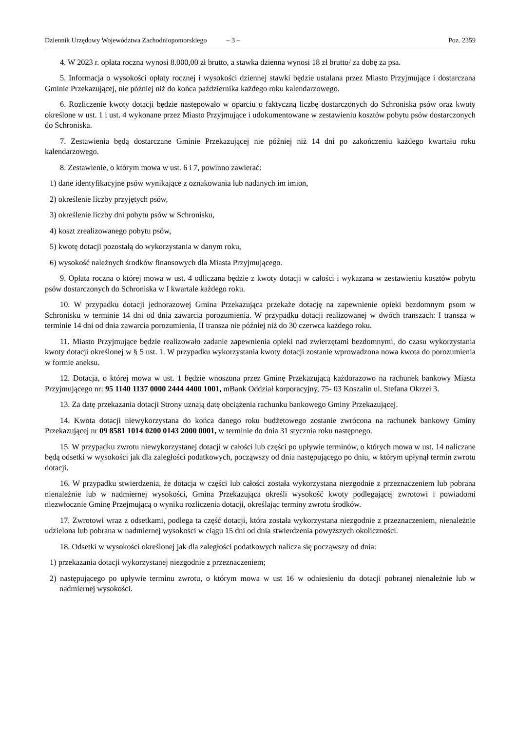Dziennik Urzędowy Województwa Zachodniopomorskiego – 3 –
Poz. 2359
4. W 2023 r. opłata roczna wynosi 8.000,00 zł brutto, a stawka dzienna wynosi 18 zł brutto/ za dobę za psa.
5. Informacja o wysokości opłaty rocznej i wysokości dziennej stawki będzie ustalana przez Miasto Przyjmujące i dostarczana Gminie Przekazującej, nie później niż do końca października każdego roku kalendarzowego.
6. Rozliczenie kwoty dotacji będzie następowało w oparciu o faktyczną liczbę dostarczonych do Schroniska psów oraz kwoty określone w ust. 1 i ust. 4 wykonane przez Miasto Przyjmujące i udokumentowane w zestawieniu kosztów pobytu psów dostarczonych do Schroniska.
7. Zestawienia będą dostarczane Gminie Przekazującej nie później niż 14 dni po zakończeniu każdego kwartału roku kalendarzowego.
8. Zestawienie, o którym mowa w ust. 6 i 7, powinno zawierać:
1) dane identyfikacyjne psów wynikające z oznakowania lub nadanych im imion,
2) określenie liczby przyjętych psów,
3) określenie liczby dni pobytu psów w Schronisku,
4) koszt zrealizowanego pobytu psów,
5) kwotę dotacji pozostałą do wykorzystania w danym roku,
6) wysokość należnych środków finansowych dla Miasta Przyjmującego.
9. Opłata roczna o której mowa w ust. 4 odliczana będzie z kwoty dotacji w całości i wykazana w zestawieniu kosztów pobytu psów dostarczonych do Schroniska w I kwartale każdego roku.
10. W przypadku dotacji jednorazowej Gmina Przekazująca przekaże dotację na zapewnienie opieki bezdomnym psom w Schronisku w terminie 14 dni od dnia zawarcia porozumienia. W przypadku dotacji realizowanej w dwóch transzach: I transza w terminie 14 dni od dnia zawarcia porozumienia, II transza nie później niż do 30 czerwca każdego roku.
11. Miasto Przyjmujące będzie realizowało zadanie zapewnienia opieki nad zwierzętami bezdomnymi, do czasu wykorzystania kwoty dotacji określonej w § 5 ust. 1. W przypadku wykorzystania kwoty dotacji zostanie wprowadzona nowa kwota do porozumienia w formie aneksu.
12. Dotacja, o której mowa w ust. 1 będzie wnoszona przez Gminę Przekazującą każdorazowo na rachunek bankowy Miasta Przyjmującego nr: 95 1140 1137 0000 2444 4400 1001, mBank Oddział korporacyjny, 75- 03 Koszalin ul. Stefana Okrzei 3.
13. Za datę przekazania dotacji Strony uznają datę obciążenia rachunku bankowego Gminy Przekazującej.
14. Kwota dotacji niewykorzystana do końca danego roku budżetowego zostanie zwrócona na rachunek bankowy Gminy Przekazującej nr 09 8581 1014 0200 0143 2000 0001, w terminie do dnia 31 stycznia roku następnego.
15. W przypadku zwrotu niewykorzystanej dotacji w całości lub części po upływie terminów, o których mowa w ust. 14 naliczane będą odsetki w wysokości jak dla zaległości podatkowych, począwszy od dnia następującego po dniu, w którym upłynął termin zwrotu dotacji.
16. W przypadku stwierdzenia, że dotacja w części lub całości została wykorzystana niezgodnie z przeznaczeniem lub pobrana nienależnie lub w nadmiernej wysokości, Gmina Przekazująca określi wysokość kwoty podlegającej zwrotowi i powiadomi niezwłocznie Gminę Przejmującą o wyniku rozliczenia dotacji, określając terminy zwrotu środków.
17. Zwrotowi wraz z odsetkami, podlega ta część dotacji, która została wykorzystana niezgodnie z przeznaczeniem, nienależnie udzielona lub pobrana w nadmiernej wysokości w ciągu 15 dni od dnia stwierdzenia powyższych okoliczności.
18. Odsetki w wysokości określonej jak dla zaległości podatkowych nalicza się począwszy od dnia:
1) przekazania dotacji wykorzystanej niezgodnie z przeznaczeniem;
2) następującego po upływie terminu zwrotu, o którym mowa w ust 16 w odniesieniu do dotacji pobranej nienależnie lub w nadmiernej wysokości.